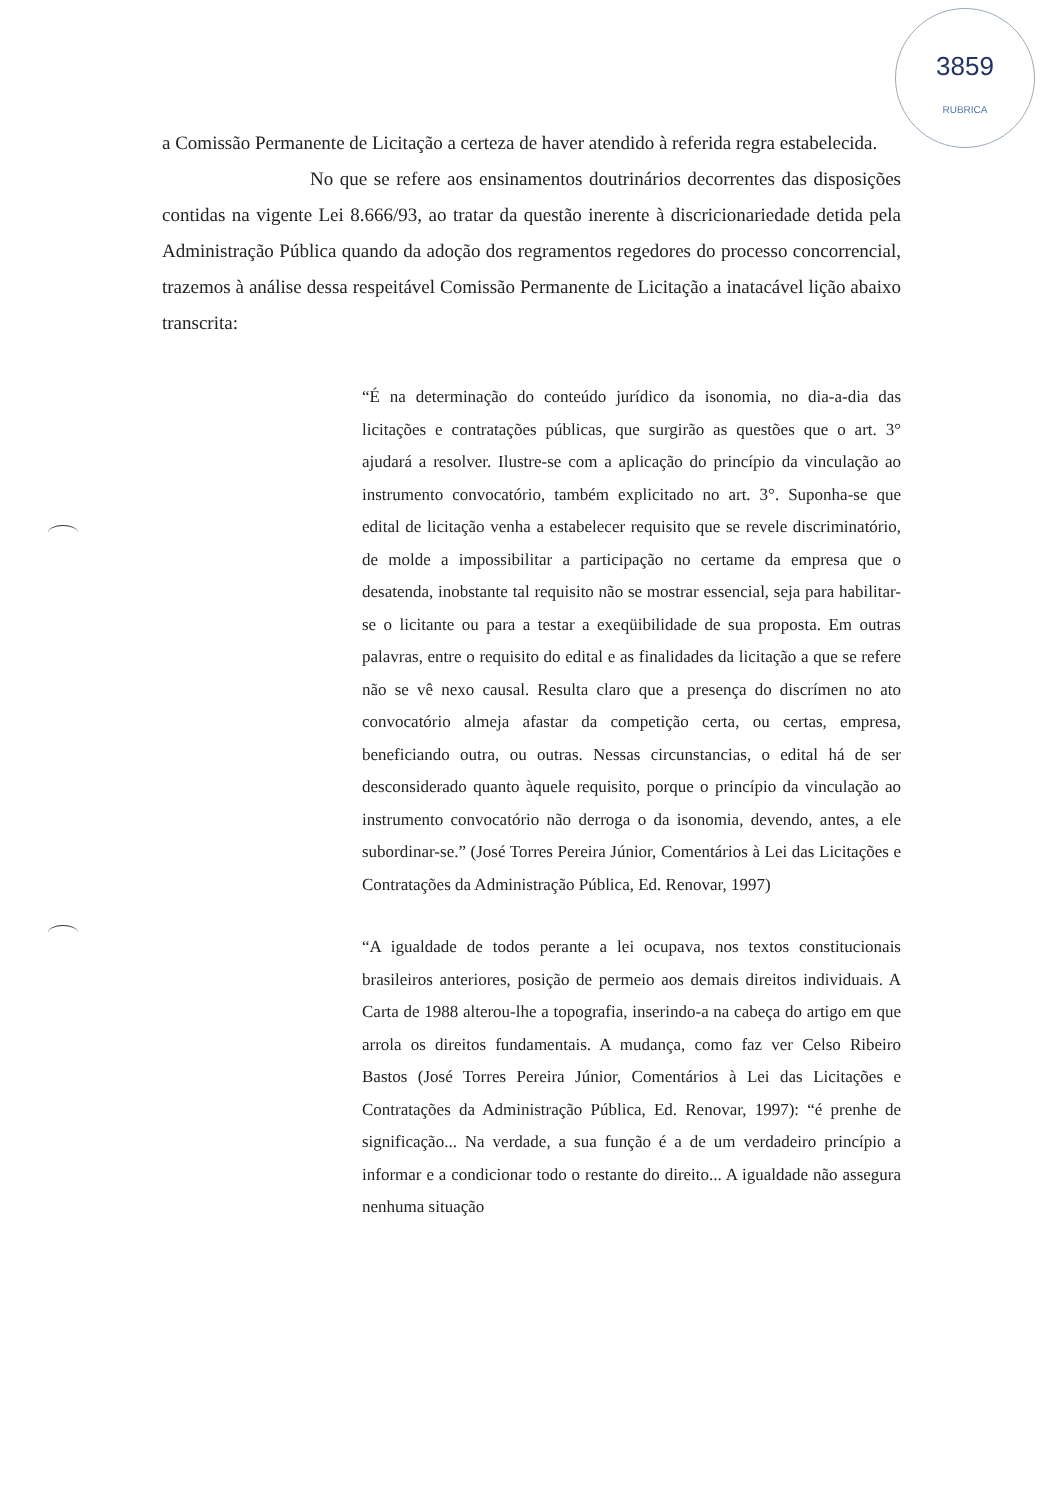3859
RUBRICA
a Comissão Permanente de Licitação a certeza de haver atendido à referida regra estabelecida.
No que se refere aos ensinamentos doutrinários decorrentes das disposições contidas na vigente Lei 8.666/93, ao tratar da questão inerente à discricionariedade detida pela Administração Pública quando da adoção dos regramentos regedores do processo concorrencial, trazemos à análise dessa respeitável Comissão Permanente de Licitação a inatacável lição abaixo transcrita:
“É na determinação do conteúdo jurídico da isonomia, no dia-a-dia das licitações e contratações públicas, que surgirão as questões que o art. 3° ajudará a resolver. Ilustre-se com a aplicação do princípio da vinculação ao instrumento convocatório, também explicitado no art. 3°. Suponha-se que edital de licitação venha a estabelecer requisito que se revele discriminatório, de molde a impossibilitar a participação no certame da empresa que o desatenda, inobstante tal requisito não se mostrar essencial, seja para habilitar-se o licitante ou para a testar a exeqüibilidade de sua proposta. Em outras palavras, entre o requisito do edital e as finalidades da licitação a que se refere não se vê nexo causal. Resulta claro que a presença do discrímen no ato convocatório almeja afastar da competição certa, ou certas, empresa, beneficiando outra, ou outras. Nessas circunstancias, o edital há de ser desconsiderado quanto àquele requisito, porque o princípio da vinculação ao instrumento convocatório não derroga o da isonomia, devendo, antes, a ele subordinar-se.” (José Torres Pereira Júnior, Comentários à Lei das Licitações e Contratações da Administração Pública, Ed. Renovar, 1997)
“A igualdade de todos perante a lei ocupava, nos textos constitucionais brasileiros anteriores, posição de permeio aos demais direitos individuais. A Carta de 1988 alterou-lhe a topografia, inserindo-a na cabeça do artigo em que arrola os direitos fundamentais. A mudança, como faz ver Celso Ribeiro Bastos (José Torres Pereira Júnior, Comentários à Lei das Licitações e Contratações da Administração Pública, Ed. Renovar, 1997): “é prenhe de significação... Na verdade, a sua função é a de um verdadeiro princípio a informar e a condicionar todo o restante do direito... A igualdade não assegura nenhuma situação